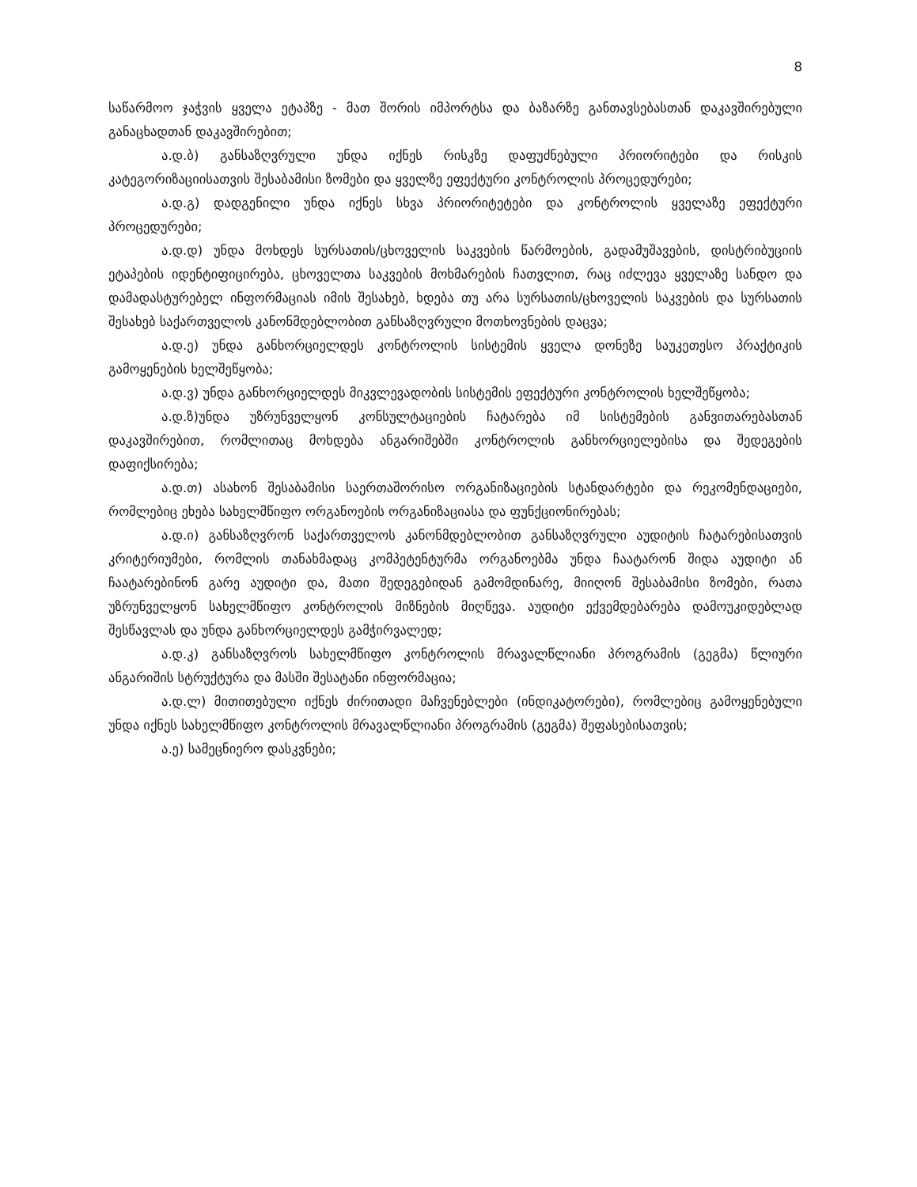8
საწარმოო ჯაჭვის ყველა ეტაპზე - მათ შორის იმპორტსა და ბაზარზე განთავსებასთან დაკავშირებული განაცხადთან დაკავშირებით;
ა.დ.ბ) განსაზღვრული უნდა იქნეს რისკზე დაფუძნებული პრიორიტები და რისკის კატეგორიზაციისათვის შესაბამისი ზომები და ყველზე ეფექტური კონტროლის პროცედურები;
ა.დ.გ) დადგენილი უნდა იქნეს სხვა პრიორიტეტები და კონტროლის ყველაზე ეფექტური პროცედურები;
ა.დ.დ) უნდა მოხდეს სურსათის/ცხოველის საკვების წარმოების, გადამუშავების, დისტრიბუციის ეტაპების იდენტიფიცირება, ცხოველთა საკვების მოხმარების ჩათვლით, რაც იძლევა ყველაზე სანდო და დამადასტურებელ ინფორმაციას იმის შესახებ, ხდება თუ არა სურსათის/ცხოველის საკვების და სურსათის შესახებ საქართველოს კანონმდებლობით განსაზღვრული მოთხოვნების დაცვა;
ა.დ.ე) უნდა განხორციელდეს კონტროლის სისტემის ყველა დონეზე საუკეთესო პრაქტიკის გამოყენების ხელშეწყობა;
ა.დ.ვ) უნდა განხორციელდეს მიკვლევადობის სისტემის ეფექტური კონტროლის ხელშეწყობა;
ა.დ.ზ)უნდა უზრუნველყონ კონსულტაციების ჩატარება იმ სისტემების განვითარებასთან დაკავშირებით, რომლითაც მოხდება ანგარიშებში კონტროლის განხორციელებისა და შედეგების დაფიქსირება;
ა.დ.თ) ასახონ შესაბამისი საერთაშორისო ორგანიზაციების სტანდარტები და რეკომენდაციები, რომლებიც ეხება სახელმწიფო ორგანოების ორგანიზაციასა და ფუნქციონირებას;
ა.დ.ი) განსაზღვრონ საქართველოს კანონმდებლობით განსაზღვრული აუდიტის ჩატარებისათვის კრიტერიუმები, რომლის თანახმადაც კომპეტენტურმა ორგანოებმა უნდა ჩაატარონ შიდა აუდიტი ან ჩაატარებინონ გარე აუდიტი და, მათი შედეგებიდან გამომდინარე, მიიღონ შესაბამისი ზომები, რათა უზრუნველყონ სახელმწიფო კონტროლის მიზნების მიღწევა. აუდიტი ექვემდებარება დამოუკიდებლად შესწავლას და უნდა განხორციელდეს გამჭირვალედ;
ა.დ.კ) განსაზღვროს სახელმწიფო კონტროლის მრავალწლიანი პროგრამის (გეგმა) წლიური ანგარიშის სტრუქტურა და მასში შესატანი ინფორმაცია;
ა.დ.ლ) მითითებული იქნეს ძირითადი მაჩვენებლები (ინდიკატორები), რომლებიც გამოყენებული უნდა იქნეს სახელმწიფო კონტროლის მრავალწლიანი პროგრამის (გეგმა) შეფასებისათვის;
ა.ე) სამეცნიერო დასკვნები;